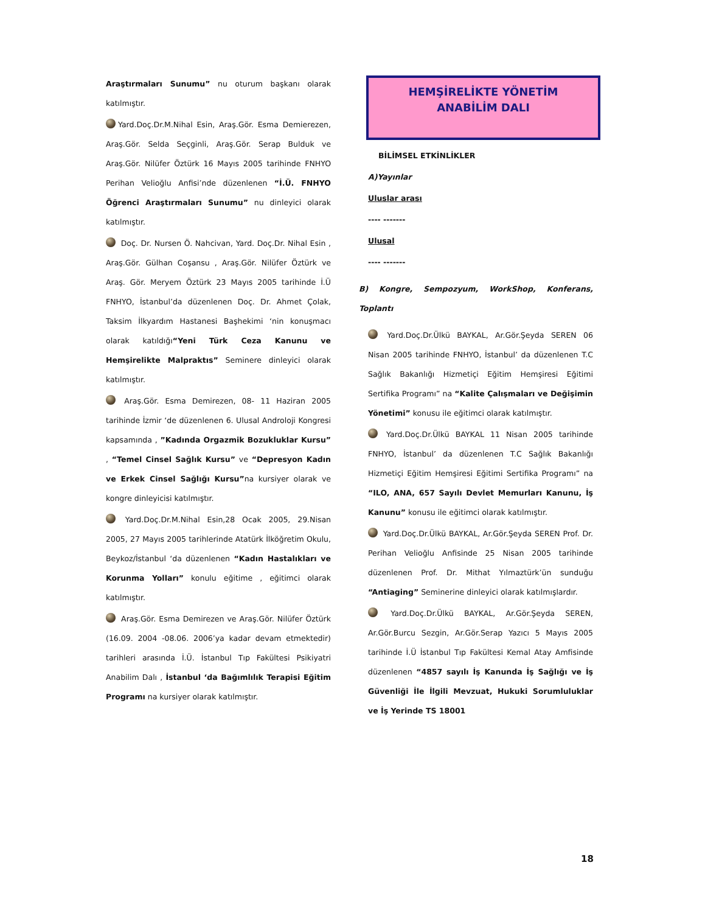Araştırmaları Sunumu” nu oturum başkanı olarak katılmıştır.
Yard.Doç.Dr.M.Nihal Esin, Araş.Gör. Esma Demierezen, Araş.Gör. Selda Seçginli, Araş.Gör. Serap Bulduk ve Araş.Gör. Nilüfer Öztürk 16 Mayıs 2005 tarihinde FNHYO Perihan Velioğlu Anfisi’nde düzenlenen “İ.Ü. FNHYO Öğrenci Araştırmaları Sunumu” nu dinleyici olarak katılmıştır.
Doç. Dr. Nursen Ö. Nahcivan, Yard. Doç.Dr. Nihal Esin , Araş.Gör. Gülhan Coşansu , Araş.Gör. Nilüfer Öztürk ve Araş. Gör. Meryem Öztürk 23 Mayıs 2005 tarihinde İ.Ü FNHYO, İstanbul’da düzenlenen Doç. Dr. Ahmet Çolak, Taksim İlkyardım Hastanesi Başhekimi ‘nin konuşmacı olarak katıldığı“Yeni Türk Ceza Kanunu ve Hemşirelikte Malpraktıs” Seminere dinleyici olarak katılmıştır.
Araş.Gör. Esma Demirezen, 08- 11 Haziran 2005 tarihinde İzmir ‘de düzenlenen 6. Ulusal Androloji Kongresi kapsamında , ”Kadında Orgazmik Bozukluklar Kursu” , “Temel Cinsel Sağlık Kursu” ve “Depresyon Kadın ve Erkek Cinsel Sağlığı Kursu”na kursiyer olarak ve kongre dinleyicisi katılmıştır.
Yard.Doç.Dr.M.Nihal Esin,28 Ocak 2005, 29.Nisan 2005, 27 Mayıs 2005 tarihlerinde Atatürk İlköğretim Okulu, Beykoz/İstanbul ‘da düzenlenen “Kadın Hastalıkları ve Korunma Yolları” konulu eğitime , eğitimci olarak katılmıştır.
Araş.Gör. Esma Demirezen ve Araş.Gör. Nilüfer Öztürk (16.09. 2004 -08.06. 2006’ya kadar devam etmektedir) tarihleri arasında İ.Ü. İstanbul Tıp Fakültesi Psikiyatri Anabilim Dalı , İstanbul ‘da Bağımlılık Terapisi Eğitim Programı na kursiyer olarak katılmıştır.
HEMŞİRELİKTE YÖNETİM
ANABİLİM DALI
BİLİMSEL ETKİNLİKLER
A)Yayınlar
Uluslar arası
---- -------
Ulusal
---- -------
B) Kongre, Sempozyum, WorkShop, Konferans, Toplantı
Yard.Doç.Dr.Ülkü BAYKAL, Ar.Gör.Şeyda SEREN 06 Nisan 2005 tarihinde FNHYO, İstanbul’ da düzenlenen T.C Sağlık Bakanlığı Hizmetiçi Eğitim Hemşiresi Eğitimi Sertifika Programı” na “Kalite Çalışmaları ve Değişimin Yönetimi” konusu ile eğitimci olarak katılmıştır.
Yard.Doç.Dr.Ülkü BAYKAL 11 Nisan 2005 tarihinde FNHYO, İstanbul’ da düzenlenen T.C Sağlık Bakanlığı Hizmetiçi Eğitim Hemşiresi Eğitimi Sertifika Programı” na “ILO, ANA, 657 Sayılı Devlet Memurları Kanunu, İş Kanunu” konusu ile eğitimci olarak katılmıştır.
Yard.Doç.Dr.Ülkü BAYKAL, Ar.Gör.Şeyda SEREN Prof. Dr. Perihan Velioğlu Anfisinde 25 Nisan 2005 tarihinde düzenlenen Prof. Dr. Mithat Yılmaztürk’ün sunduğu “Antiaging” Seminerine dinleyici olarak katılmışlardır.
Yard.Doç.Dr.Ülkü BAYKAL, Ar.Gör.Şeyda SEREN, Ar.Gör.Burcu Sezgin, Ar.Gör.Serap Yazıcı 5 Mayıs 2005 tarihinde İ.Ü İstanbul Tıp Fakültesi Kemal Atay Amfisinde düzenlenen “4857 sayılı İş Kanunda İş Sağlığı ve İş Güvenliği İle İlgili Mevzuat, Hukuki Sorumluluklar ve İş Yerinde TS 18001
18